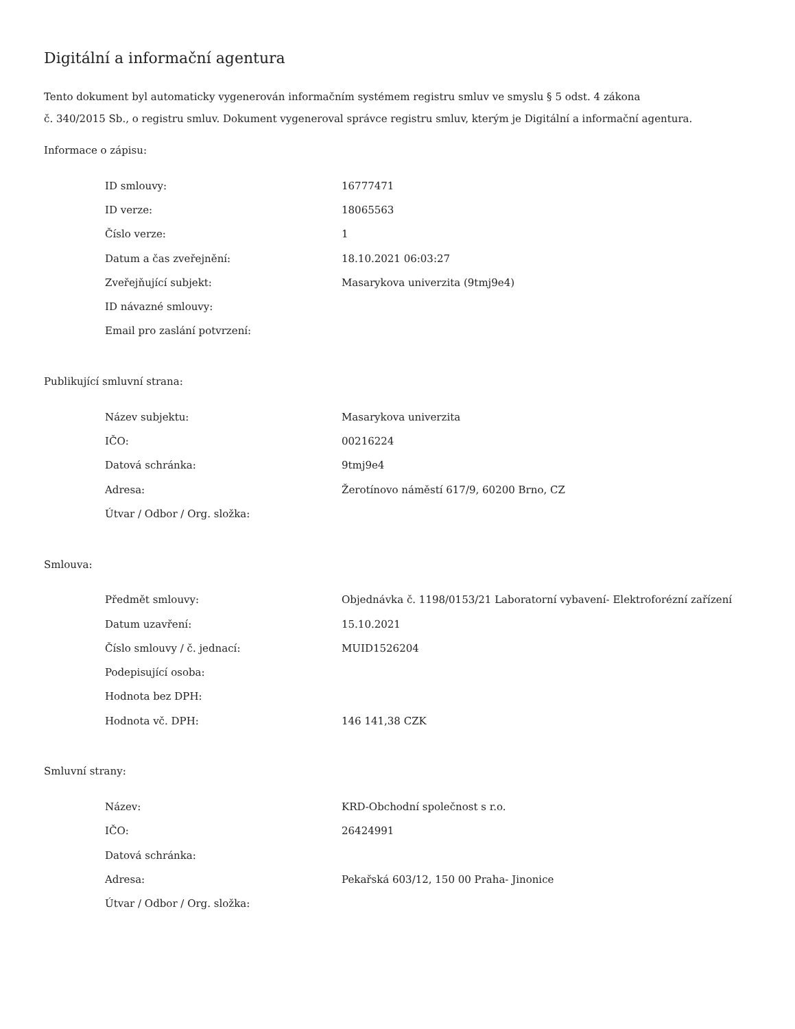Digitální a informační agentura
Tento dokument byl automaticky vygenerován informačním systémem registru smluv ve smyslu § 5 odst. 4 zákona
č. 340/2015 Sb., o registru smluv. Dokument vygeneroval správce registru smluv, kterým je Digitální a informační agentura.
Informace o zápisu:
| ID smlouvy: | 16777471 |
| ID verze: | 18065563 |
| Číslo verze: | 1 |
| Datum a čas zveřejnění: | 18.10.2021 06:03:27 |
| Zveřejňující subjekt: | Masarykova univerzita (9tmj9e4) |
| ID návazné smlouvy: | |
| Email pro zaslání potvrzení: | |
Publikující smluvní strana:
| Název subjektu: | Masarykova univerzita |
| IČO: | 00216224 |
| Datová schránka: | 9tmj9e4 |
| Adresa: | Žerotínovo náměstí 617/9, 60200 Brno, CZ |
| Útvar / Odbor / Org. složka: | |
Smlouva:
| Předmět smlouvy: | Objednávka č. 1198/0153/21 Laboratorní vybavení- Elektroforézní zařízení |
| Datum uzavření: | 15.10.2021 |
| Číslo smlouvy / č. jednací: | MUID1526204 |
| Podepisující osoba: | |
| Hodnota bez DPH: | |
| Hodnota vč. DPH: | 146 141,38 CZK |
Smluvní strany:
| Název: | KRD-Obchodní společnost s r.o. |
| IČO: | 26424991 |
| Datová schránka: | |
| Adresa: | Pekařská 603/12, 150 00 Praha- Jinonice |
| Útvar / Odbor / Org. složka: | |